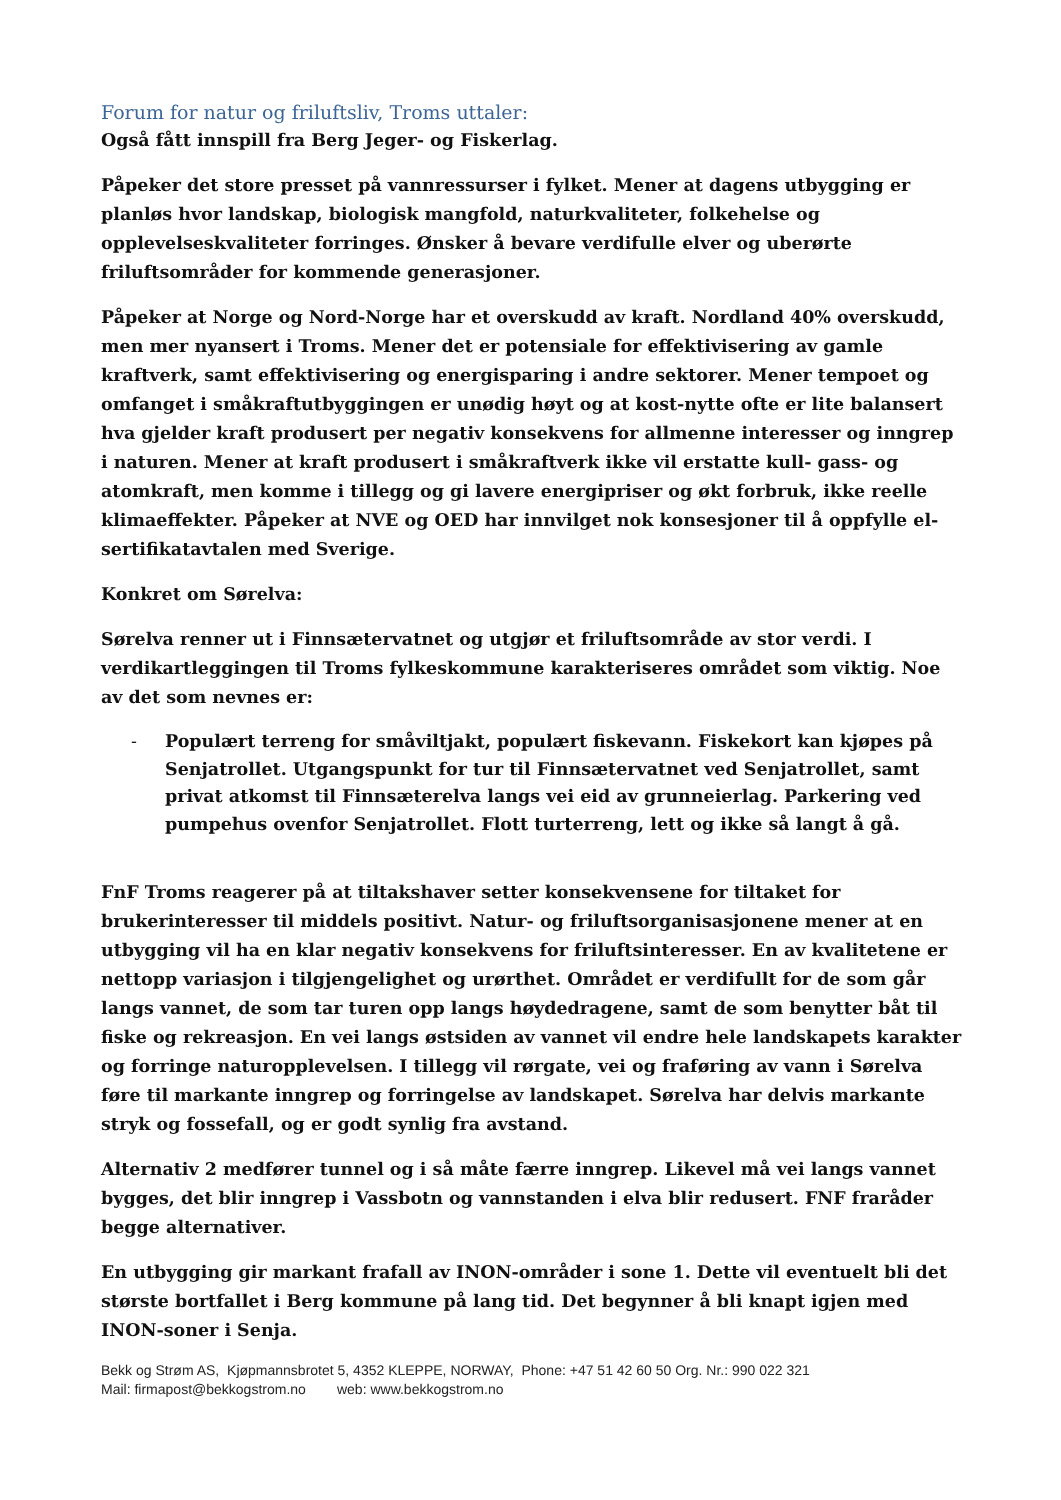Forum for natur og friluftsliv, Troms uttaler:
Også fått innspill fra Berg Jeger- og Fiskerlag.
Påpeker det store presset på vannressurser i fylket. Mener at dagens utbygging er planløs hvor landskap, biologisk mangfold, naturkvaliteter, folkehelse og opplevelseskvaliteter forringes. Ønsker å bevare verdifulle elver og uberørte friluftsområder for kommende generasjoner.
Påpeker at Norge og Nord-Norge har et overskudd av kraft. Nordland 40% overskudd, men mer nyansert i Troms. Mener det er potensiale for effektivisering av gamle kraftverk, samt effektivisering og energisparing i andre sektorer. Mener tempoet og omfanget i småkraftutbyggingen er unødig høyt og at kost-nytte ofte er lite balansert hva gjelder kraft produsert per negativ konsekvens for allmenne interesser og inngrep i naturen. Mener at kraft produsert i småkraftverk ikke vil erstatte kull- gass- og atomkraft, men komme i tillegg og gi lavere energipriser og økt forbruk, ikke reelle klimaeffekter. Påpeker at NVE og OED har innvilget nok konsesjoner til å oppfylle el-sertifikatavtalen med Sverige.
Konkret om Sørelva:
Sørelva renner ut i Finnsætervatnet og utgjør et friluftsområde av stor verdi. I verdikartleggingen til Troms fylkeskommune karakteriseres området som viktig. Noe av det som nevnes er:
- Populært terreng for småviltjakt, populært fiskevann. Fiskekort kan kjøpes på Senjatrollet. Utgangspunkt for tur til Finnsætervatnet ved Senjatrollet, samt privat atkomst til Finnsæterelva langs vei eid av grunneierlag. Parkering ved pumpehus ovenfor Senjatrollet. Flott turterreng, lett og ikke så langt å gå.
FnF Troms reagerer på at tiltakshaver setter konsekvensene for tiltaket for brukerinteresser til middels positivt. Natur- og friluftsorganisasjonene mener at en utbygging vil ha en klar negativ konsekvens for friluftsinteresser. En av kvalitetene er nettopp variasjon i tilgjengelighet og urørthet. Området er verdifullt for de som går langs vannet, de som tar turen opp langs høydedragene, samt de som benytter båt til fiske og rekreasjon. En vei langs østsiden av vannet vil endre hele landskapets karakter og forringe naturopplevelsen. I tillegg vil rørgate, vei og fraføring av vann i Sørelva føre til markante inngrep og forringelse av landskapet. Sørelva har delvis markante stryk og fossefall, og er godt synlig fra avstand.
Alternativ 2 medfører tunnel og i så måte færre inngrep. Likevel må vei langs vannet bygges, det blir inngrep i Vassbotn og vannstanden i elva blir redusert. FNF fraråder begge alternativer.
En utbygging gir markant frafall av INON-områder i sone 1. Dette vil eventuelt bli det største bortfallet i Berg kommune på lang tid. Det begynner å bli knapt igjen med INON-soner i Senja.
Bekk og Strøm AS, Kjøpmannsbrotet 5, 4352 KLEPPE, NORWAY, Phone: +47 51 42 60 50 Org. Nr.: 990 022 321
Mail: firmapost@bekkogstrom.no web: www.bekkogstrom.no